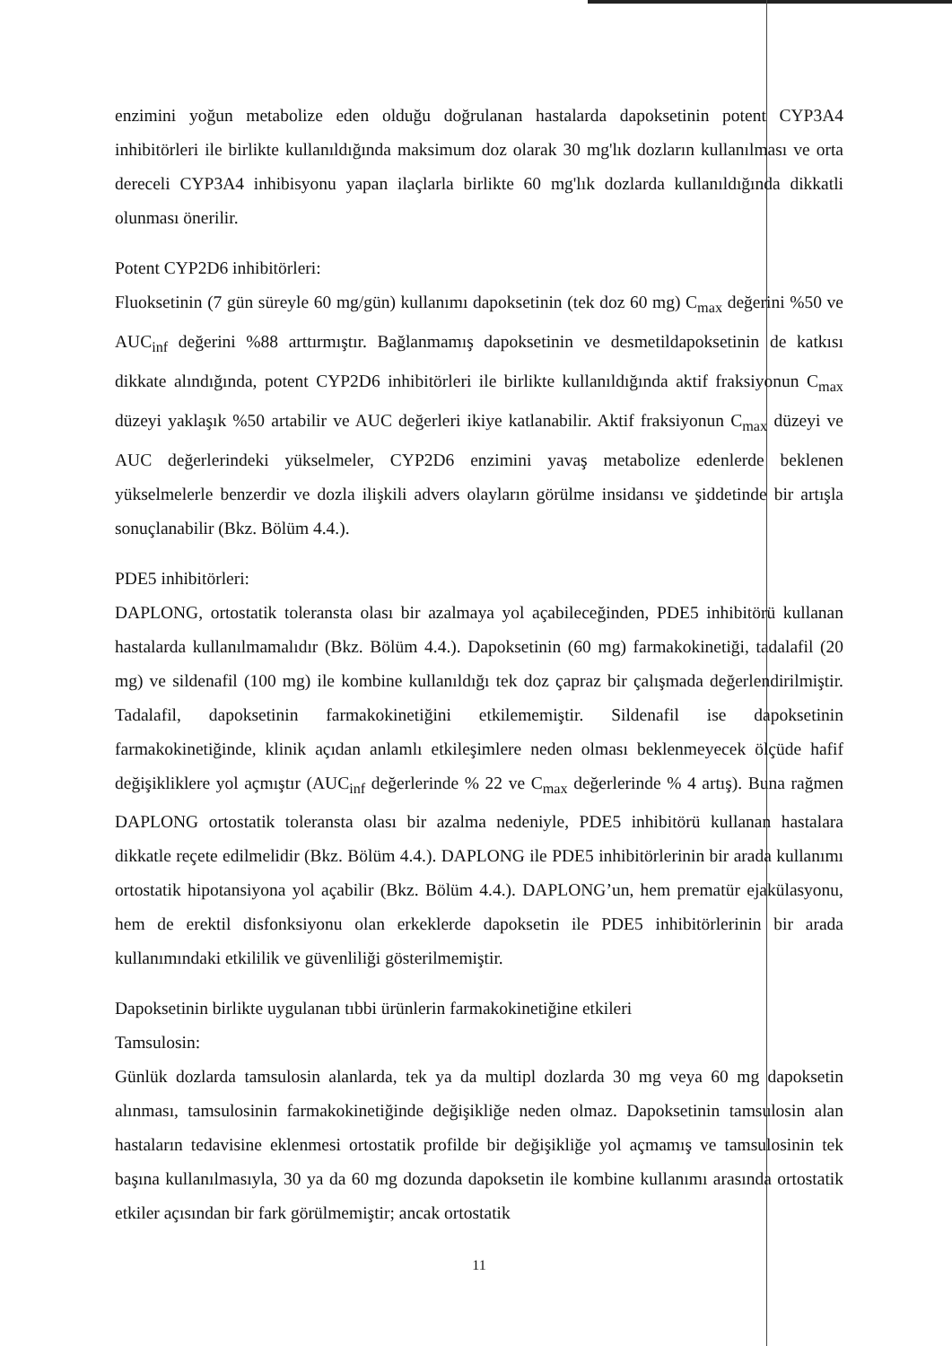enzimini yoğun metabolize eden olduğu doğrulanan hastalarda dapoksetinin potent CYP3A4 inhibitörleri ile birlikte kullanıldığında maksimum doz olarak 30 mg'lık dozların kullanılması ve orta dereceli CYP3A4 inhibisyonu yapan ilaçlarla birlikte 60 mg'lık dozlarda kullanıldığında dikkatli olunması önerilir.
Potent CYP2D6 inhibitörleri:
Fluoksetinin (7 gün süreyle 60 mg/gün) kullanımı dapoksetinin (tek doz 60 mg) C<sub>max</sub> değerini %50 ve AUC<sub>inf</sub> değerini %88 arttırmıştır. Bağlanmamış dapoksetinin ve desmetildapoksetinin de katkısı dikkate alındığında, potent CYP2D6 inhibitörleri ile birlikte kullanıldığında aktif fraksiyonun C<sub>max</sub> düzeyi yaklaşık %50 artabilir ve AUC değerleri ikiye katlanabilir. Aktif fraksiyonun C<sub>max</sub> düzeyi ve AUC değerlerindeki yükselmeler, CYP2D6 enzimini yavaş metabolize edenlerde beklenen yükselmelerle benzerdir ve dozla ilişkili advers olayların görülme insidansı ve şiddetinde bir artışla sonuçlanabilir (Bkz. Bölüm 4.4.).
PDE5 inhibitörleri:
DAPLONG, ortostatik toleransta olası bir azalmaya yol açabileceğinden, PDE5 inhibitörü kullanan hastalarda kullanılmamalıdır (Bkz. Bölüm 4.4.). Dapoksetinin (60 mg) farmakokinetiği, tadalafil (20 mg) ve sildenafil (100 mg) ile kombine kullanıldığı tek doz çapraz bir çalışmada değerlendirilmiştir. Tadalafil, dapoksetinin farmakokinetiğini etkilememiştir. Sildenafil ise dapoksetinin farmakokinetiğinde, klinik açıdan anlamlı etkileşimlere neden olması beklenmeyecek ölçüde hafif değişikliklere yol açmıştır (AUC<sub>inf</sub> değerlerinde % 22 ve C<sub>max</sub> değerlerinde % 4 artış). Buna rağmen DAPLONG ortostatik toleransta olası bir azalma nedeniyle, PDE5 inhibitörü kullanan hastalara dikkatle reçete edilmelidir (Bkz. Bölüm 4.4.). DAPLONG ile PDE5 inhibitörlerinin bir arada kullanımı ortostatik hipotansiyona yol açabilir (Bkz. Bölüm 4.4.). DAPLONG’un, hem prematür ejakülasyonu, hem de erektil disfonksiyonu olan erkeklerde dapoksetin ile PDE5 inhibitörlerinin bir arada kullanımındaki etkililik ve güvenliliği gösterilmemiştir.
Dapoksetinin birlikte uygulanan tıbbi ürünlerin farmakokinetiğine etkileri
Tamsulosin:
Günlük dozlarda tamsulosin alanlarda, tek ya da multipl dozlarda 30 mg veya 60 mg dapoksetin alınması, tamsulosinin farmakokinetiğinde değişikliğe neden olmaz. Dapoksetinin tamsulosin alan hastaların tedavisine eklenmesi ortostatik profilde bir değişikliğe yol açmamış ve tamsulosinin tek başına kullanılmasıyla, 30 ya da 60 mg dozunda dapoksetin ile kombine kullanımı arasında ortostatik etkiler açısından bir fark görülmemiştir; ancak ortostatik
11